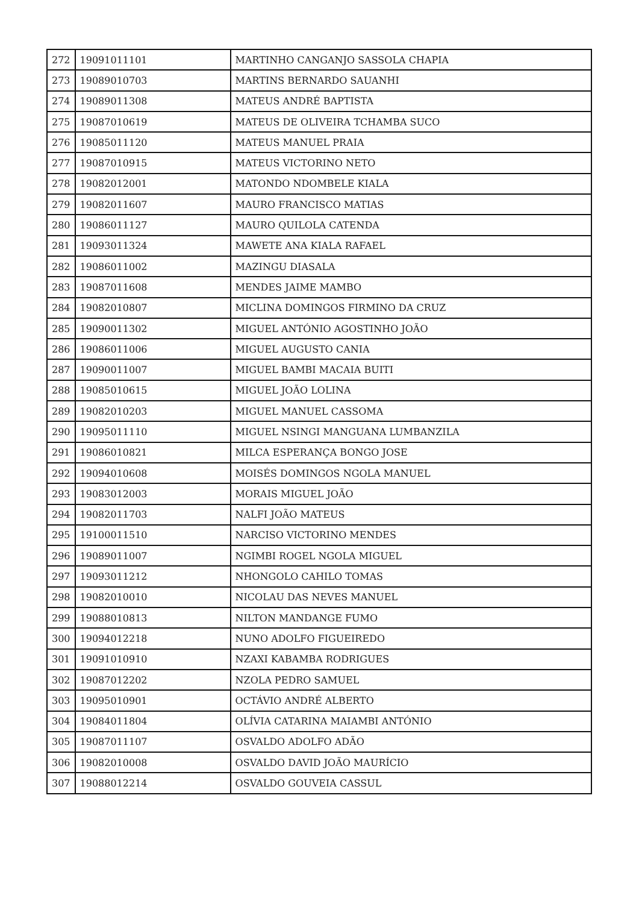| 272 | 19091011101 | MARTINHO CANGANJO SASSOLA CHAPIA |
| 273 | 19089010703 | MARTINS BERNARDO SAUANHI |
| 274 | 19089011308 | MATEUS ANDRÉ BAPTISTA |
| 275 | 19087010619 | MATEUS DE OLIVEIRA TCHAMBA SUCO |
| 276 | 19085011120 | MATEUS MANUEL PRAIA |
| 277 | 19087010915 | MATEUS VICTORINO NETO |
| 278 | 19082012001 | MATONDO NDOMBELE KIALA |
| 279 | 19082011607 | MAURO FRANCISCO MATIAS |
| 280 | 19086011127 | MAURO QUILOLA CATENDA |
| 281 | 19093011324 | MAWETE ANA KIALA RAFAEL |
| 282 | 19086011002 | MAZINGU DIASALA |
| 283 | 19087011608 | MENDES JAIME MAMBO |
| 284 | 19082010807 | MICLINA DOMINGOS FIRMINO DA CRUZ |
| 285 | 19090011302 | MIGUEL ANTÓNIO AGOSTINHO JOÃO |
| 286 | 19086011006 | MIGUEL AUGUSTO CANIA |
| 287 | 19090011007 | MIGUEL BAMBI MACAIA BUITI |
| 288 | 19085010615 | MIGUEL JOÃO LOLINA |
| 289 | 19082010203 | MIGUEL MANUEL CASSOMA |
| 290 | 19095011110 | MIGUEL NSINGI MANGUANA LUMBANZILA |
| 291 | 19086010821 | MILCA ESPERANÇA BONGO JOSE |
| 292 | 19094010608 | MOISÉS DOMINGOS NGOLA MANUEL |
| 293 | 19083012003 | MORAIS MIGUEL JOÃO |
| 294 | 19082011703 | NALFI JOÃO MATEUS |
| 295 | 19100011510 | NARCISO VICTORINO MENDES |
| 296 | 19089011007 | NGIMBI ROGEL NGOLA MIGUEL |
| 297 | 19093011212 | NHONGOLO CAHILO TOMAS |
| 298 | 19082010010 | NICOLAU DAS NEVES MANUEL |
| 299 | 19088010813 | NILTON MANDANGE FUMO |
| 300 | 19094012218 | NUNO ADOLFO FIGUEIREDO |
| 301 | 19091010910 | NZAXI KABAMBA RODRIGUES |
| 302 | 19087012202 | NZOLA PEDRO SAMUEL |
| 303 | 19095010901 | OCTÁVIO ANDRÉ ALBERTO |
| 304 | 19084011804 | OLÍVIA CATARINA MAIAMBI ANTÓNIO |
| 305 | 19087011107 | OSVALDO ADOLFO ADÃO |
| 306 | 19082010008 | OSVALDO DAVID JOÃO MAURÍCIO |
| 307 | 19088012214 | OSVALDO GOUVEIA CASSUL |